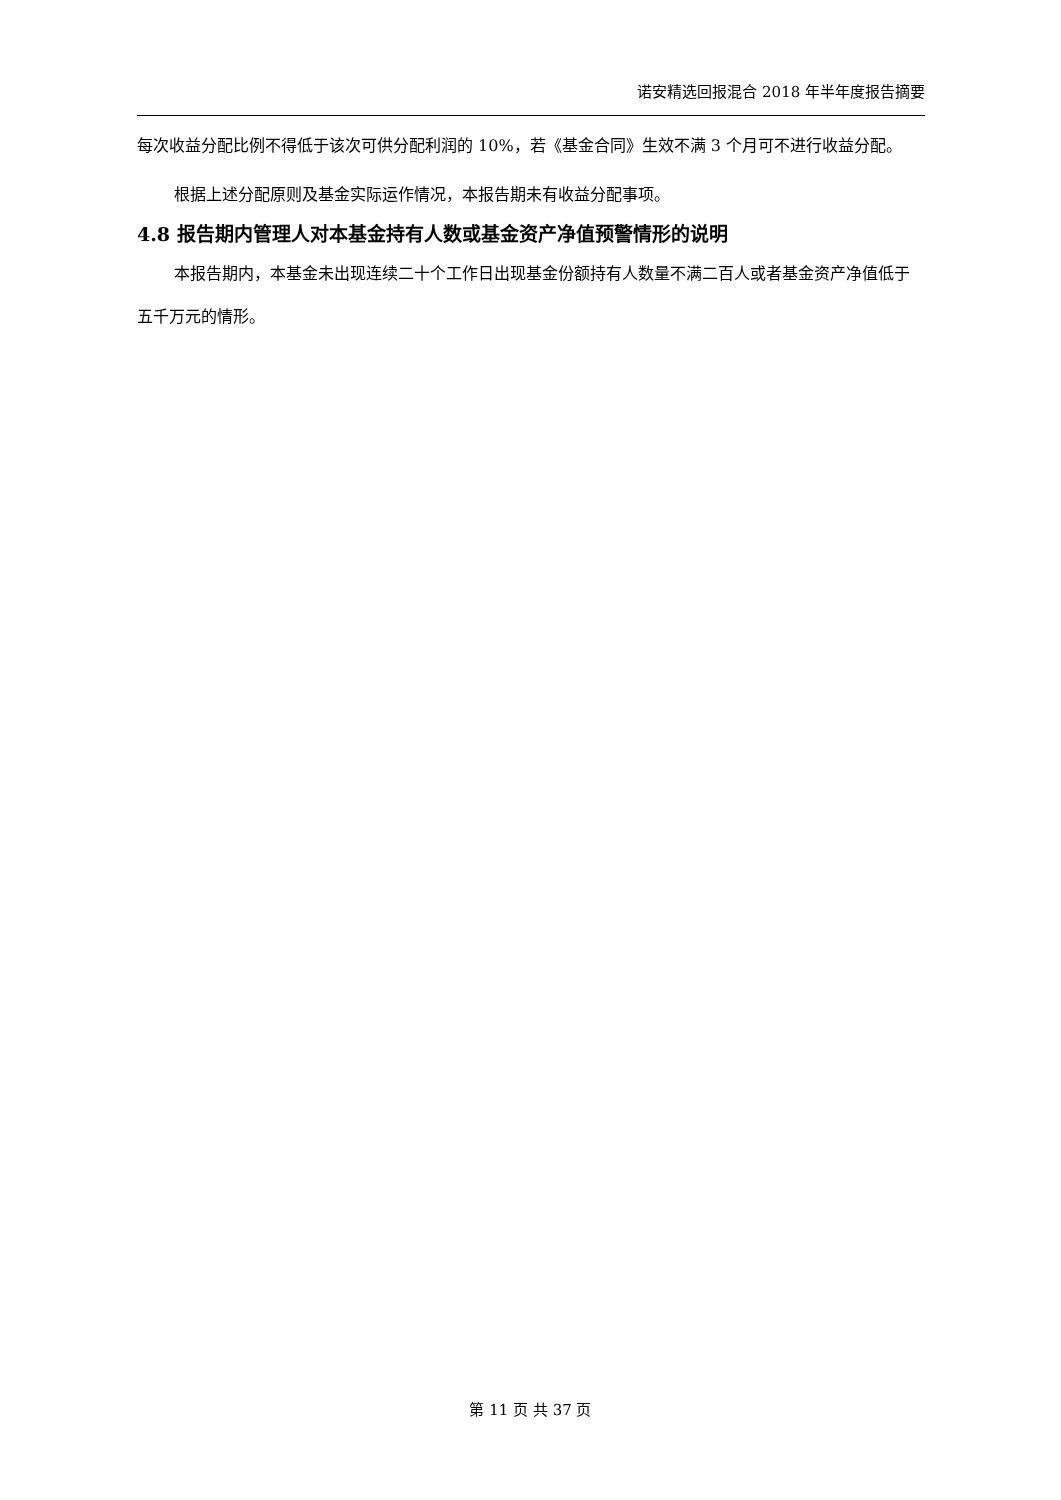诺安精选回报混合 2018 年半年度报告摘要
每次收益分配比例不得低于该次可供分配利润的 10%，若《基金合同》生效不满 3 个月可不进行收益分配。
根据上述分配原则及基金实际运作情况，本报告期未有收益分配事项。
4.8 报告期内管理人对本基金持有人数或基金资产净值预警情形的说明
本报告期内，本基金未出现连续二十个工作日出现基金份额持有人数量不满二百人或者基金资产净值低于五千万元的情形。
第 11 页 共 37 页